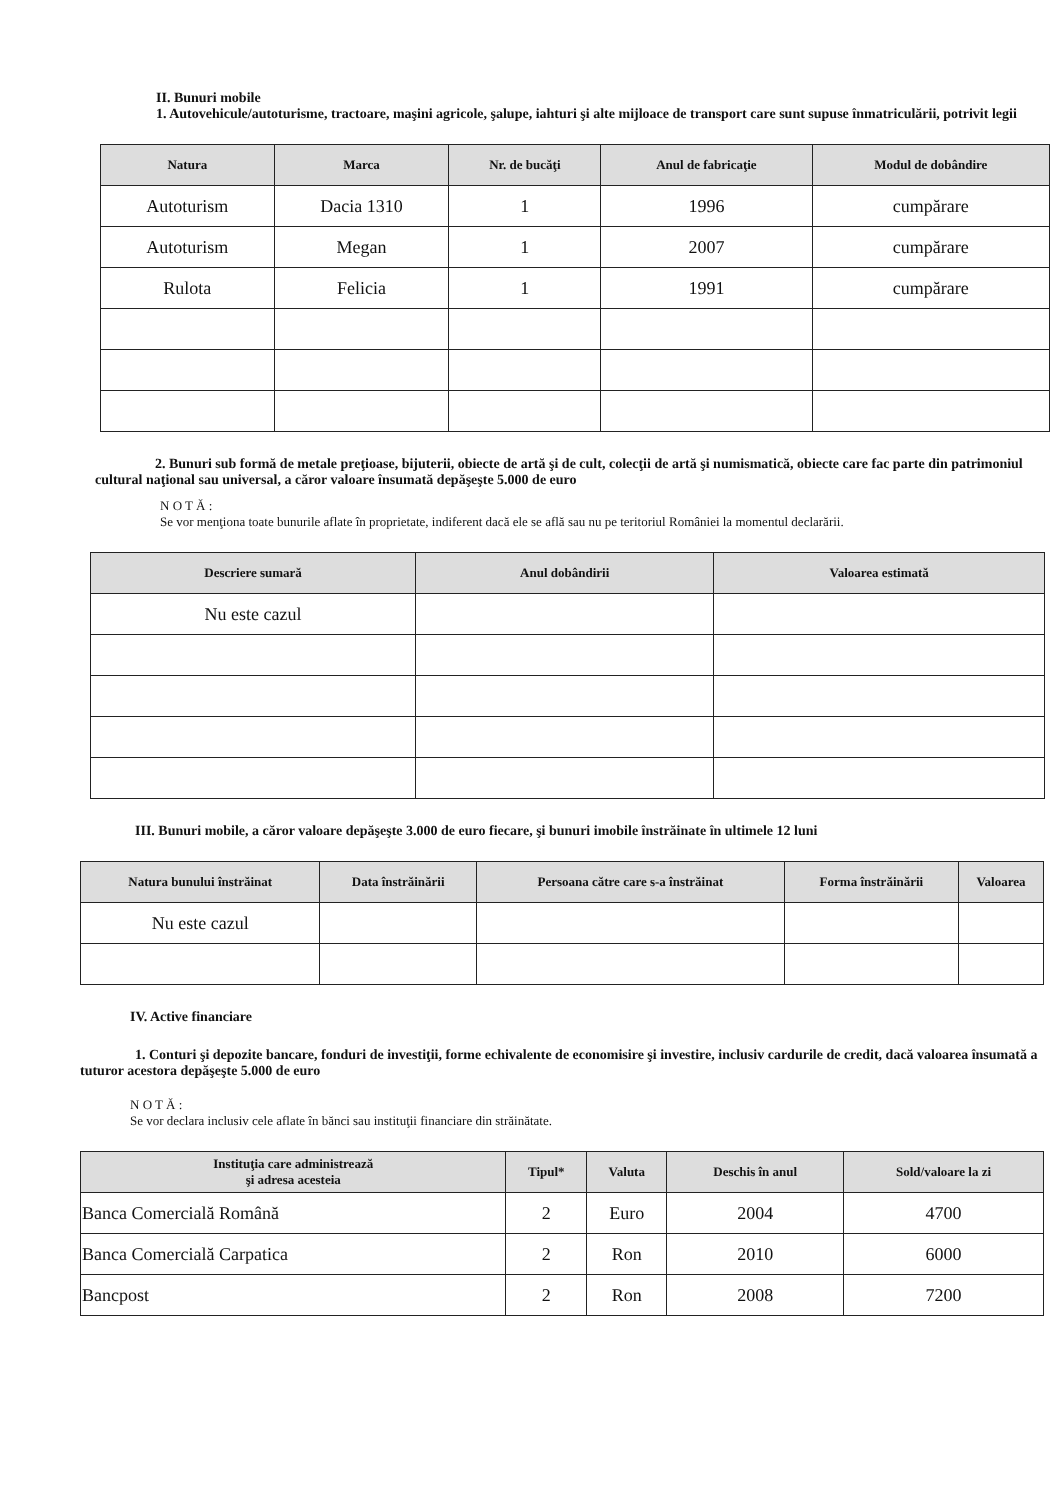II. Bunuri mobile
1. Autovehicule/autoturisme, tractoare, maşini agricole, şalupe, iahturi şi alte mijloace de transport care sunt supuse înmatriculării, potrivit legii
| Natura | Marca | Nr. de bucăţi | Anul de fabricaţie | Modul de dobândire |
| --- | --- | --- | --- | --- |
| Autoturism | Dacia 1310 | 1 | 1996 | cumpărare |
| Autoturism | Megan | 1 | 2007 | cumpărare |
| Rulota | Felicia | 1 | 1991 | cumpărare |
2. Bunuri sub formă de metale preţioase, bijuterii, obiecte de artă şi de cult, colecţii de artă şi numismatică, obiecte care fac parte din patrimoniul cultural naţional sau universal, a căror valoare însumată depăşeşte 5.000 de euro
N O T Ă :
Se vor menţiona toate bunurile aflate în proprietate, indiferent dacă ele se află sau nu pe teritoriul României la momentul declarării.
| Descriere sumară | Anul dobândirii | Valoarea estimată |
| --- | --- | --- |
| Nu este cazul | | |
III. Bunuri mobile, a căror valoare depăşeşte 3.000 de euro fiecare, şi bunuri imobile înstrăinate în ultimele 12 luni
| Natura bunului înstrăinat | Data înstrăinării | Persoana către care s-a înstrăinat | Forma înstrăinării | Valoarea |
| --- | --- | --- | --- | --- |
| Nu este cazul | | | | |
IV. Active financiare
1. Conturi şi depozite bancare, fonduri de investiţii, forme echivalente de economisire şi investire, inclusiv cardurile de credit, dacă valoarea însumată a tuturor acestora depăşeşte 5.000 de euro
N O T Ă :
Se vor declara inclusiv cele aflate în bănci sau instituţii financiare din străinătate.
| Instituţia care administrează şi adresa acesteia | Tipul* | Valuta | Deschis în anul | Sold/valoare la zi |
| --- | --- | --- | --- | --- |
| Banca Comercială Română | 2 | Euro | 2004 | 4700 |
| Banca Comercială Carpatica | 2 | Ron | 2010 | 6000 |
| Bancpost | 2 | Ron | 2008 | 7200 |